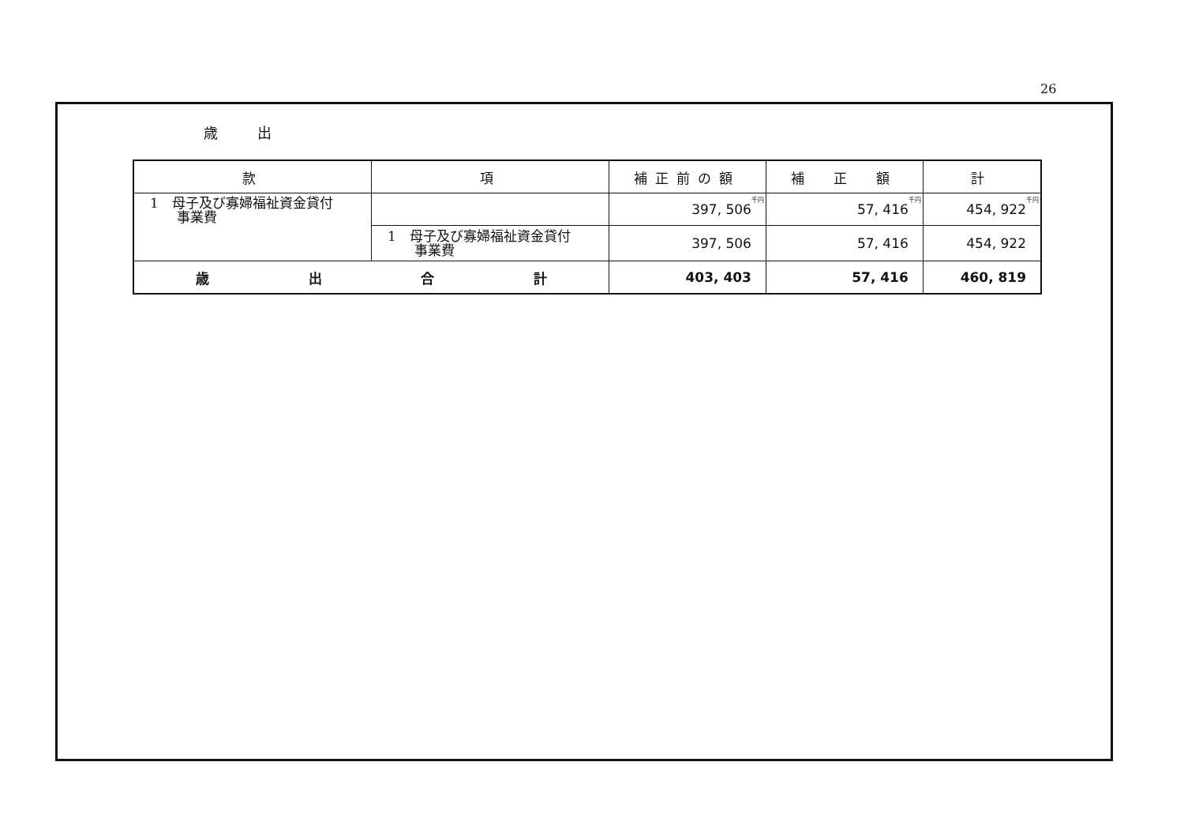26
歳出
| 款 | 項 | 補正前の額 | 補 正 額 | 計 |
| --- | --- | --- | --- | --- |
| 1 母子及び寡婦福祉資金貸付 事業費 | | 397, 506<sup>千円</sup> | 57, 416<sup>千円</sup> | 454, 922<sup>千円</sup> |
| | 1 母子及び寡婦福祉資金貸付 事業費 | 397, 506 | 57, 416 | 454, 922 |
| 歳 出 合 計 | | 403, 403 | 57, 416 | 460, 819 |